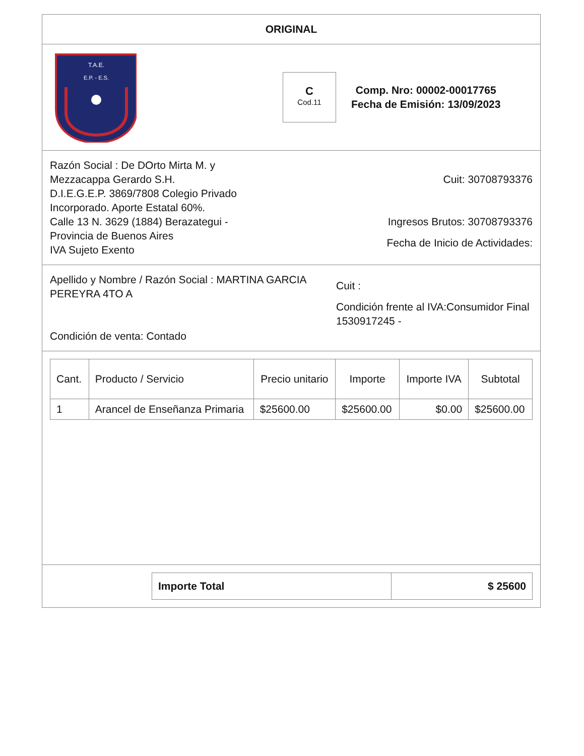ORIGINAL
T.A.E.
E.P. - E.S.
C
Cod.11
Comp. Nro: 00002-00017765
Fecha de Emisión: 13/09/2023
Razón Social : De DOrto Mirta M. y Mezzacappa Gerardo S.H.
D.I.E.G.E.P. 3869/7808 Colegio Privado Incorporado. Aporte Estatal 60%.
Calle 13 N. 3629 (1884) Berazategui - Provincia de Buenos Aires
IVA Sujeto Exento
Cuit: 30708793376
Ingresos Brutos: 30708793376
Fecha de Inicio de Actividades:
Apellido y Nombre / Razón Social : MARTINA GARCIA PEREYRA 4TO A
Condición de venta: Contado
Cuit :
Condición frente al IVA:Consumidor Final
1530917245 -
| Cant. | Producto / Servicio | Precio unitario | Importe | Importe IVA | Subtotal |
| --- | --- | --- | --- | --- | --- |
| 1 | Arancel de Enseñanza Primaria | $25600.00 | $25600.00 | $0.00 | $25600.00 |
Importe Total $ 25600